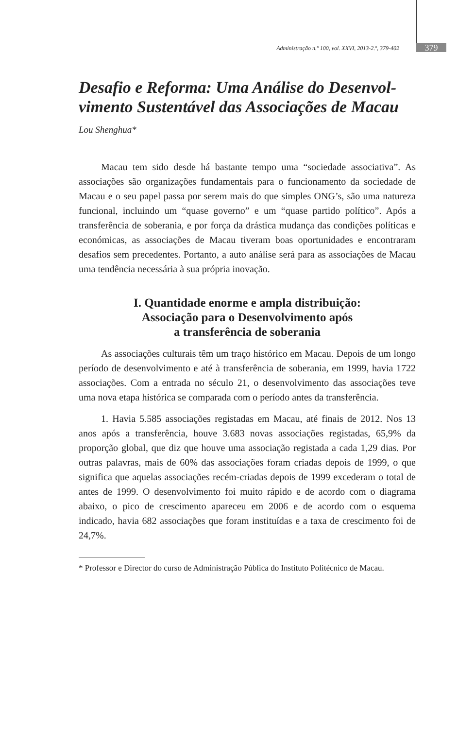Administração n.º 100, vol. XXVI, 2013-2.º, 379-402 379
Desafio e Reforma: Uma Análise do Desenvol-vimento Sustentável das Associações de Macau
Lou Shenghua*
Macau tem sido desde há bastante tempo uma “sociedade associativa”. As associações são organizações fundamentais para o funcionamento da sociedade de Macau e o seu papel passa por serem mais do que simples ONG’s, são uma natureza funcional, incluindo um “quase governo” e um “quase partido político”. Após a transferência de soberania, e por força da drástica mudança das condições políticas e económicas, as associações de Macau tiveram boas oportunidades e encontraram desafios sem precedentes. Portanto, a auto análise será para as associações de Macau uma tendência necessária à sua própria inovação.
I. Quantidade enorme e ampla distribuição:
Associação para o Desenvolvimento após
a transferência de soberania
As associações culturais têm um traço histórico em Macau. Depois de um longo período de desenvolvimento e até à transferência de soberania, em 1999, havia 1722 associações. Com a entrada no século 21, o desenvolvimento das associações teve uma nova etapa histórica se comparada com o período antes da transferência.
1. Havia 5.585 associações registadas em Macau, até finais de 2012. Nos 13 anos após a transferência, houve 3.683 novas associações registadas, 65,9% da proporção global, que diz que houve uma associação registada a cada 1,29 dias. Por outras palavras, mais de 60% das associações foram criadas depois de 1999, o que significa que aquelas associações recém-criadas depois de 1999 excederam o total de antes de 1999. O desenvolvimento foi muito rápido e de acordo com o diagrama abaixo, o pico de crescimento apareceu em 2006 e de acordo com o esquema indicado, havia 682 associações que foram instituídas e a taxa de crescimento foi de 24,7%.
* Professor e Director do curso de Administração Pública do Instituto Politécnico de Macau.